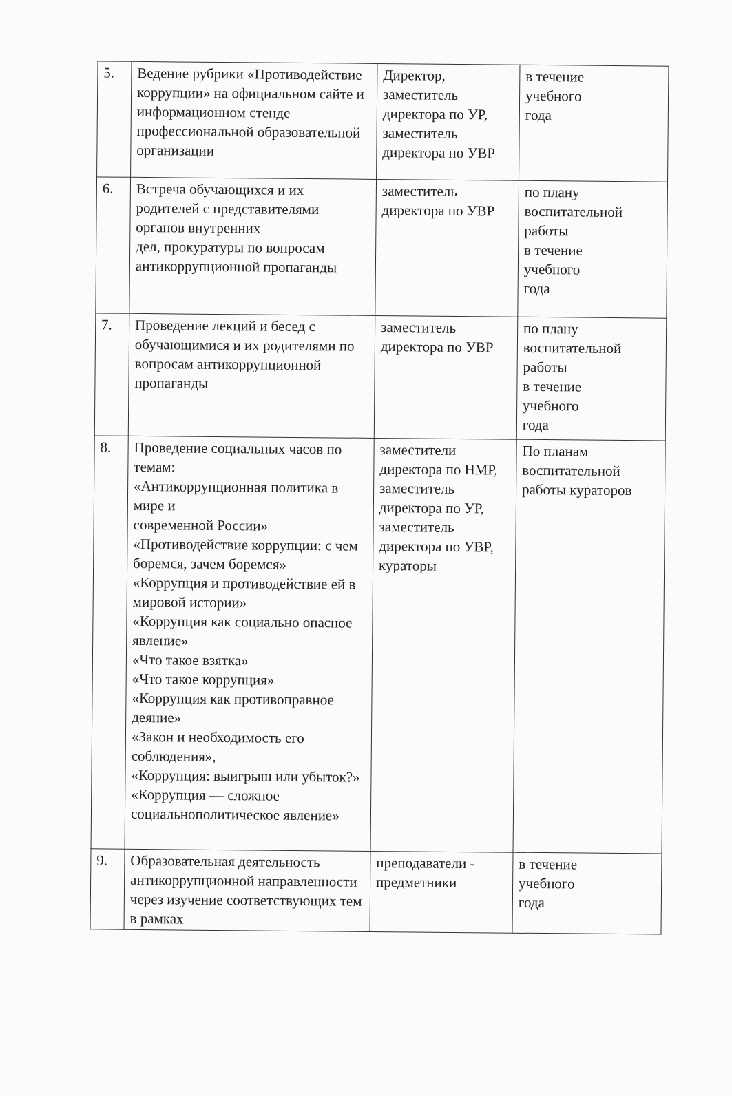| 5. | Ведение рубрики «Противодействие коррупции» на официальном сайте и информационном стенде профессиональной образовательной организации | Директор, заместитель директора по УР, заместитель директора по УВР | в течение учебного года |
| 6. | Встреча обучающихся и их родителей с представителями органов внутренних дел, прокуратуры по вопросам антикоррупционной пропаганды | заместитель директора по УВР | по плану воспитательной работы в течение учебного года |
| 7. | Проведение лекций и бесед с обучающимися и их родителями по вопросам антикоррупционной пропаганды | заместитель директора по УВР | по плану воспитательной работы в течение учебного года |
| 8. | Проведение социальных часов по темам: «Антикоррупционная политика в мире и современной России» «Противодействие коррупции: с чем боремся, зачем боремся» «Коррупция и противодействие ей в мировой истории» «Коррупция как социально опасное явление» «Что такое взятка» «Что такое коррупция» «Коррупция как противоправное деяние» «Закон и необходимость его соблюдения», «Коррупция: выигрыш или убыток?» «Коррупция — сложное социальнополитическое явление» | заместители директора по НМР, заместитель директора по УР, заместитель директора по УВР, кураторы | По планам воспитательной работы кураторов |
| 9. | Образовательная деятельность антикоррупционной направленности через изучение соответствующих тем в рамках | преподаватели - предметники | в течение учебного года |